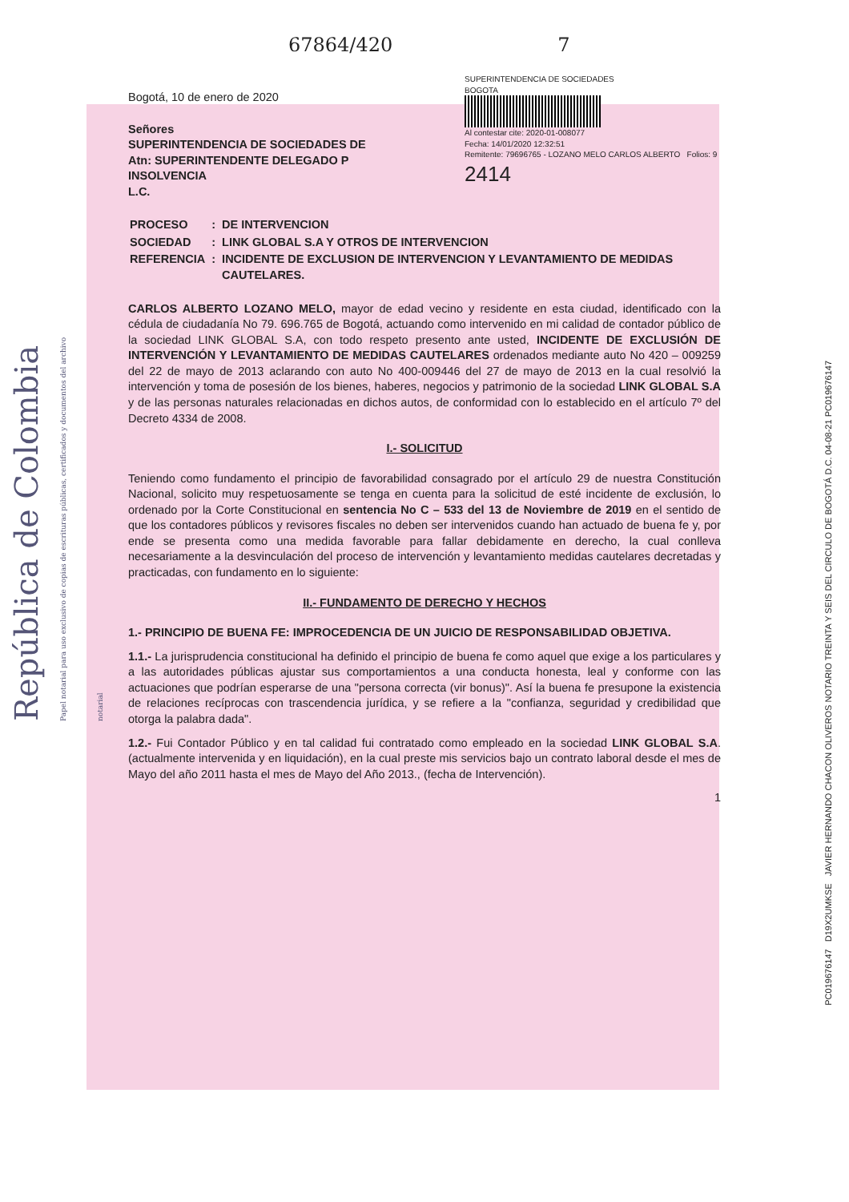República de Colombia Papel notarial para uso exclusivo de copias de escrituras públicas, certificados y documentos del archivo notarial
PC019676147 D19X2UMKSE JAVIER HERNANDO CHACON OLIVEROS NOTARIO TREINTA Y SEIS DEL CIRCULO DE BOGOTÁ D.C. 04-08-21 PC019676147
67864/420 7
Bogotá, 10 de enero de 2020
Señores
SUPERINTENDENCIA DE SOCIEDADES DE
Atn: SUPERINTENDENTE DELEGADO P
INSOLVENCIA
L.C.
SUPERINTENDENCIA DE SOCIEDADES
BOGOTA
Al contestar cite: 2020-01-008077
Fecha: 14/01/2020 12:32:51
Remitente: 79696765 - LOZANO MELO CARLOS ALBERTO Folios: 9
2414
| PROCESO | : | DE INTERVENCION |
| SOCIEDAD | : | LINK GLOBAL S.A Y OTROS DE INTERVENCION |
| REFERENCIA | : | INCIDENTE DE EXCLUSION DE INTERVENCION Y LEVANTAMIENTO DE MEDIDAS CAUTELARES. |
CARLOS ALBERTO LOZANO MELO, mayor de edad vecino y residente en esta ciudad, identificado con la cédula de ciudadanía No 79. 696.765 de Bogotá, actuando como intervenido en mi calidad de contador público de la sociedad LINK GLOBAL S.A, con todo respeto presento ante usted, INCIDENTE DE EXCLUSIÓN DE INTERVENCIÓN Y LEVANTAMIENTO DE MEDIDAS CAUTELARES ordenados mediante auto No 420 – 009259 del 22 de mayo de 2013 aclarando con auto No 400-009446 del 27 de mayo de 2013 en la cual resolvió la intervención y toma de posesión de los bienes, haberes, negocios y patrimonio de la sociedad LINK GLOBAL S.A y de las personas naturales relacionadas en dichos autos, de conformidad con lo establecido en el artículo 7º del Decreto 4334 de 2008.
I.- SOLICITUD
Teniendo como fundamento el principio de favorabilidad consagrado por el artículo 29 de nuestra Constitución Nacional, solicito muy respetuosamente se tenga en cuenta para la solicitud de esté incidente de exclusión, lo ordenado por la Corte Constitucional en sentencia No C – 533 del 13 de Noviembre de 2019 en el sentido de que los contadores públicos y revisores fiscales no deben ser intervenidos cuando han actuado de buena fe y, por ende se presenta como una medida favorable para fallar debidamente en derecho, la cual conlleva necesariamente a la desvinculación del proceso de intervención y levantamiento medidas cautelares decretadas y practicadas, con fundamento en lo siguiente:
II.- FUNDAMENTO DE DERECHO Y HECHOS
1.- PRINCIPIO DE BUENA FE: IMPROCEDENCIA DE UN JUICIO DE RESPONSABILIDAD OBJETIVA.
1.1.- La jurisprudencia constitucional ha definido el principio de buena fe como aquel que exige a los particulares y a las autoridades públicas ajustar sus comportamientos a una conducta honesta, leal y conforme con las actuaciones que podrían esperarse de una "persona correcta (vir bonus)". Así la buena fe presupone la existencia de relaciones recíprocas con trascendencia jurídica, y se refiere a la "confianza, seguridad y credibilidad que otorga la palabra dada".
1.2.- Fui Contador Público y en tal calidad fui contratado como empleado en la sociedad LINK GLOBAL S.A. (actualmente intervenida y en liquidación), en la cual preste mis servicios bajo un contrato laboral desde el mes de Mayo del año 2011 hasta el mes de Mayo del Año 2013., (fecha de Intervención).
1